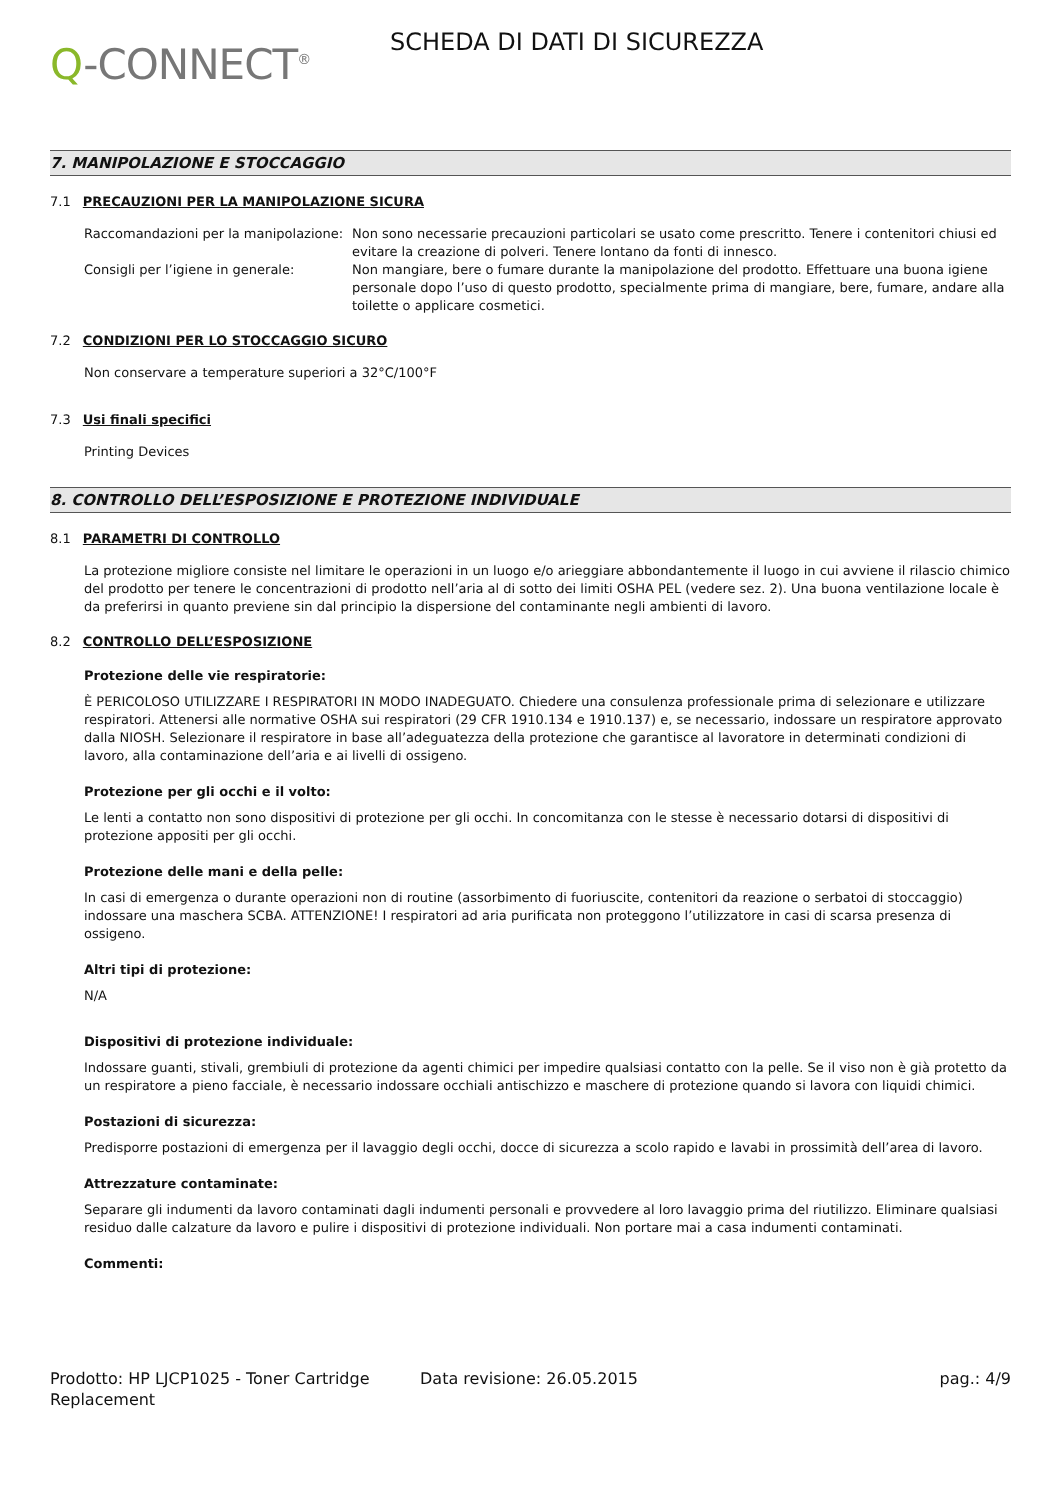Q-CONNECT<sup>®</sup>
SCHEDA DI DATI DI SICUREZZA
7. MANIPOLAZIONE E STOCCAGGIO
7.1 PRECAUZIONI PER LA MANIPOLAZIONE SICURA
Raccomandazioni per la manipolazione:
Non sono necessarie precauzioni particolari se usato come prescritto. Tenere i contenitori chiusi ed evitare la creazione di polveri. Tenere lontano da fonti di innesco.
Consigli per l’igiene in generale: Non mangiare, bere o fumare durante la manipolazione del prodotto. Effettuare una buona igiene personale dopo l’uso di questo prodotto, specialmente prima di mangiare, bere, fumare, andare alla toilette o applicare cosmetici.
7.2 CONDIZIONI PER LO STOCCAGGIO SICURO
Non conservare a temperature superiori a 32°C/100°F
7.3 Usi finali specifici
Printing Devices
8. CONTROLLO DELL’ESPOSIZIONE E PROTEZIONE INDIVIDUALE
8.1 PARAMETRI DI CONTROLLO
La protezione migliore consiste nel limitare le operazioni in un luogo e/o arieggiare abbondantemente il luogo in cui avviene il rilascio chimico del prodotto per tenere le concentrazioni di prodotto nell’aria al di sotto dei limiti OSHA PEL (vedere sez. 2). Una buona ventilazione locale è da preferirsi in quanto previene sin dal principio la dispersione del contaminante negli ambienti di lavoro.
8.2 CONTROLLO DELL’ESPOSIZIONE
Protezione delle vie respiratorie:
È PERICOLOSO UTILIZZARE I RESPIRATORI IN MODO INADEGUATO. Chiedere una consulenza professionale prima di selezionare e utilizzare respiratori. Attenersi alle normative OSHA sui respiratori (29 CFR 1910.134 e 1910.137) e, se necessario, indossare un respiratore approvato dalla NIOSH. Selezionare il respiratore in base all’adeguatezza della protezione che garantisce al lavoratore in determinati condizioni di lavoro, alla contaminazione dell’aria e ai livelli di ossigeno.
Protezione per gli occhi e il volto:
Le lenti a contatto non sono dispositivi di protezione per gli occhi. In concomitanza con le stesse è necessario dotarsi di dispositivi di protezione appositi per gli occhi.
Protezione delle mani e della pelle:
In casi di emergenza o durante operazioni non di routine (assorbimento di fuoriuscite, contenitori da reazione o serbatoi di stoccaggio) indossare una maschera SCBA. ATTENZIONE! I respiratori ad aria purificata non proteggono l’utilizzatore in casi di scarsa presenza di ossigeno.
Altri tipi di protezione:
N/A
Dispositivi di protezione individuale:
Indossare guanti, stivali, grembiuli di protezione da agenti chimici per impedire qualsiasi contatto con la pelle. Se il viso non è già protetto da un respiratore a pieno facciale, è necessario indossare occhiali antischizzo e maschere di protezione quando si lavora con liquidi chimici.
Postazioni di sicurezza:
Predisporre postazioni di emergenza per il lavaggio degli occhi, docce di sicurezza a scolo rapido e lavabi in prossimità dell’area di lavoro.
Attrezzature contaminate:
Separare gli indumenti da lavoro contaminati dagli indumenti personali e provvedere al loro lavaggio prima del riutilizzo. Eliminare qualsiasi residuo dalle calzature da lavoro e pulire i dispositivi di protezione individuali. Non portare mai a casa indumenti contaminati.
Commenti:
Prodotto: HP LJCP1025 - Toner Cartridge Replacement
Data revisione: 26.05.2015 pag.: 4/9